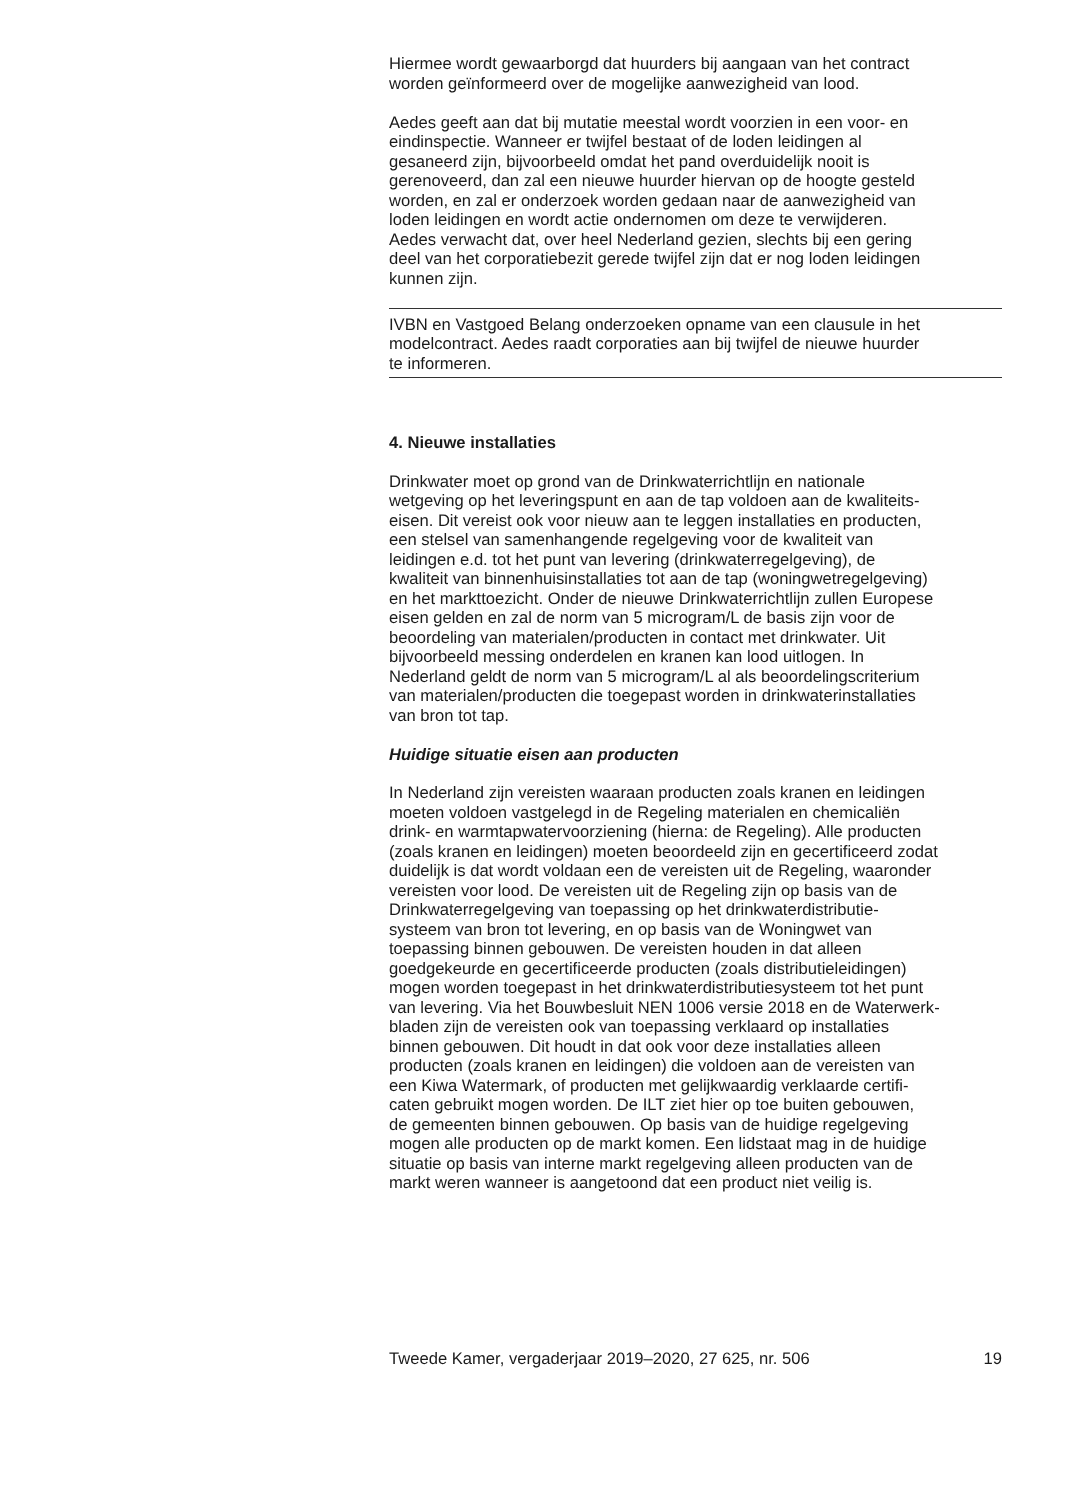Hiermee wordt gewaarborgd dat huurders bij aangaan van het contract worden geïnformeerd over de mogelijke aanwezigheid van lood.
Aedes geeft aan dat bij mutatie meestal wordt voorzien in een voor- en eindinspectie. Wanneer er twijfel bestaat of de loden leidingen al gesaneerd zijn, bijvoorbeeld omdat het pand overduidelijk nooit is gerenoveerd, dan zal een nieuwe huurder hiervan op de hoogte gesteld worden, en zal er onderzoek worden gedaan naar de aanwezigheid van loden leidingen en wordt actie ondernomen om deze te verwijderen. Aedes verwacht dat, over heel Nederland gezien, slechts bij een gering deel van het corporatiebezit gerede twijfel zijn dat er nog loden leidingen kunnen zijn.
IVBN en Vastgoed Belang onderzoeken opname van een clausule in het modelcontract. Aedes raadt corporaties aan bij twijfel de nieuwe huurder te informeren.
4. Nieuwe installaties
Drinkwater moet op grond van de Drinkwaterrichtlijn en nationale wetgeving op het leveringspunt en aan de tap voldoen aan de kwaliteits- eisen. Dit vereist ook voor nieuw aan te leggen installaties en producten, een stelsel van samenhangende regelgeving voor de kwaliteit van leidingen e.d. tot het punt van levering (drinkwaterregelgeving), de kwaliteit van binnenhuisinstallaties tot aan de tap (woningwetregelgeving) en het markttoezicht. Onder de nieuwe Drinkwaterrichtlijn zullen Europese eisen gelden en zal de norm van 5 microgram/L de basis zijn voor de beoordeling van materialen/producten in contact met drinkwater. Uit bijvoorbeeld messing onderdelen en kranen kan lood uitlogen. In Nederland geldt de norm van 5 microgram/L al als beoordelingscriterium van materialen/producten die toegepast worden in drinkwaterinstallaties van bron tot tap.
Huidige situatie eisen aan producten
In Nederland zijn vereisten waaraan producten zoals kranen en leidingen moeten voldoen vastgelegd in de Regeling materialen en chemicaliën drink- en warmtapwatervoorziening (hierna: de Regeling). Alle producten (zoals kranen en leidingen) moeten beoordeeld zijn en gecertificeerd zodat duidelijk is dat wordt voldaan een de vereisten uit de Regeling, waaronder vereisten voor lood. De vereisten uit de Regeling zijn op basis van de Drinkwaterregelgeving van toepassing op het drinkwaterdistributie- systeem van bron tot levering, en op basis van de Woningwet van toepassing binnen gebouwen. De vereisten houden in dat alleen goedgekeurde en gecertificeerde producten (zoals distributieleidingen) mogen worden toegepast in het drinkwaterdistributiesysteem tot het punt van levering. Via het Bouwbesluit NEN 1006 versie 2018 en de Waterwerk- bladen zijn de vereisten ook van toepassing verklaard op installaties binnen gebouwen. Dit houdt in dat ook voor deze installaties alleen producten (zoals kranen en leidingen) die voldoen aan de vereisten van een Kiwa Watermark, of producten met gelijkwaardig verklaarde certifi- caten gebruikt mogen worden. De ILT ziet hier op toe buiten gebouwen, de gemeenten binnen gebouwen. Op basis van de huidige regelgeving mogen alle producten op de markt komen. Een lidstaat mag in de huidige situatie op basis van interne markt regelgeving alleen producten van de markt weren wanneer is aangetoond dat een product niet veilig is.
Tweede Kamer, vergaderjaar 2019–2020, 27 625, nr. 506 19